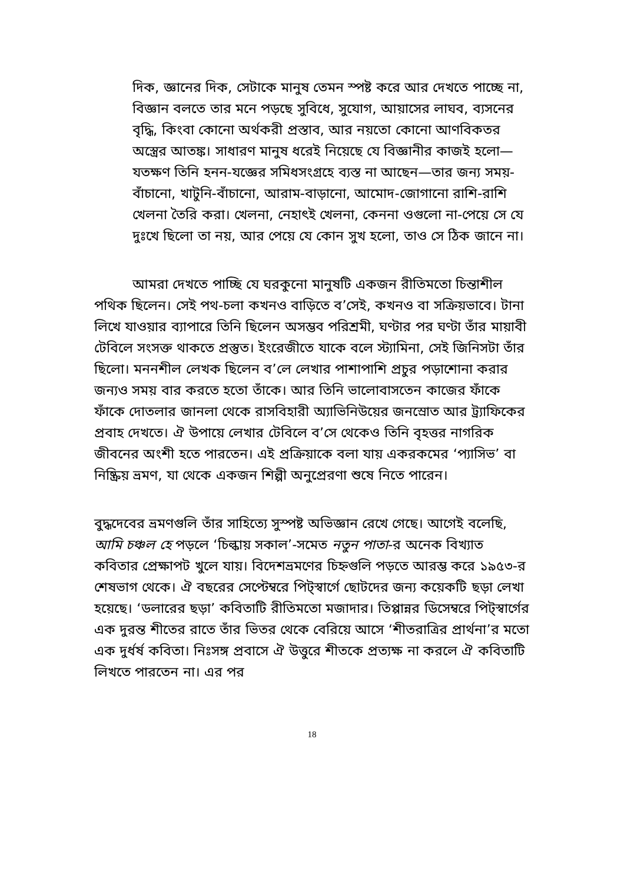দিক, জ্ঞানের দিক, সেটাকে মানুষ তেমন স্পষ্ট করে আর দেখতে পাচ্ছে না, বিজ্ঞান বলতে তার মনে পড়ছে সুবিধে, সুযোগ, আয়াসের লাঘব, ব্যসনের বৃদ্ধি, কিংবা কোনো অর্থকরী প্রস্তাব, আর নয়তো কোনো আণবিকতর অস্ত্রের আতঙ্ক। সাধারণ মানুষ ধরেই নিয়েছে যে বিজ্ঞানীর কাজই হলো—যতক্ষণ তিনি হনন-যজ্ঞের সমিধসংগ্রহে ব্যস্ত না আছেন—তার জন্য সময়-বাঁচানো, খাটুনি-বাঁচানো, আরাম-বাড়ানো, আমোদ-জোগানো রাশি-রাশি খেলনা তৈরি করা। খেলনা, নেহাৎই খেলনা, কেননা ওগুলো না-পেয়ে সে যে দুঃখে ছিলো তা নয়, আর পেয়ে যে কোন সুখ হলো, তাও সে ঠিক জানে না।
আমরা দেখতে পাচ্ছি যে ঘরকুনো মানুষটি একজন রীতিমতো চিন্তাশীল পথিক ছিলেন। সেই পথ-চলা কখনও বাড়িতে ব’সেই, কখনও বা সক্রিয়ভাবে। টানা লিখে যাওয়ার ব্যাপারে তিনি ছিলেন অসম্ভব পরিশ্রমী, ঘণ্টার পর ঘণ্টা তাঁর মায়াবী টেবিলে সংসক্ত থাকতে প্রস্তুত। ইংরেজীতে যাকে বলে স্ট্যামিনা, সেই জিনিসটা তাঁর ছিলো। মননশীল লেখক ছিলেন ব’লে লেখার পাশাপাশি প্রচুর পড়াশোনা করার জন্যও সময় বার করতে হতো তাঁকে। আর তিনি ভালোবাসতেন কাজের ফাঁকে ফাঁকে দোতলার জানলা থেকে রাসবিহারী অ্যাভিনিউয়ের জনস্রোত আর ট্র্যাফিকের প্রবাহ দেখতে। ঐ উপায়ে লেখার টেবিলে ব’সে থেকেও তিনি বৃহত্তর নাগরিক জীবনের অংশী হতে পারতেন। এই প্রক্রিয়াকে বলা যায় একরকমের ‘প্যাসিভ’ বা নিষ্ক্রিয় ভ্রমণ, যা থেকে একজন শিল্পী অনুপ্রেরণা শুষে নিতে পারেন।
বুদ্ধদেবের ভ্রমণগুলি তাঁর সাহিত্যে সুস্পষ্ট অভিজ্ঞান রেখে গেছে। আগেই বলেছি, আমি চঞ্চল হে পড়লে ‘চিল্কায় সকাল’-সমেত নতুন পাতা-র অনেক বিখ্যাত কবিতার প্রেক্ষাপট খুলে যায়। বিদেশভ্রমণের চিহ্নগুলি পড়তে আরম্ভ করে ১৯৫৩-র শেষভাগ থেকে। ঐ বছরের সেপ্টেম্বরে পিট্স্বার্গে ছোটদের জন্য কয়েকটি ছড়া লেখা হয়েছে। ‘ডলারের ছড়া’ কবিতাটি রীতিমতো মজাদার। তিপ্পান্নর ডিসেম্বরে পিট্স্বার্গের এক দুরন্ত শীতের রাতে তাঁর ভিতর থেকে বেরিয়ে আসে ‘শীতরাত্রির প্রার্থনা’র মতো এক দুর্ধর্ষ কবিতা। নিঃসঙ্গ প্রবাসে ঐ উত্তুরে শীতকে প্রত্যক্ষ না করলে ঐ কবিতাটি লিখতে পারতেন না। এর পর
18